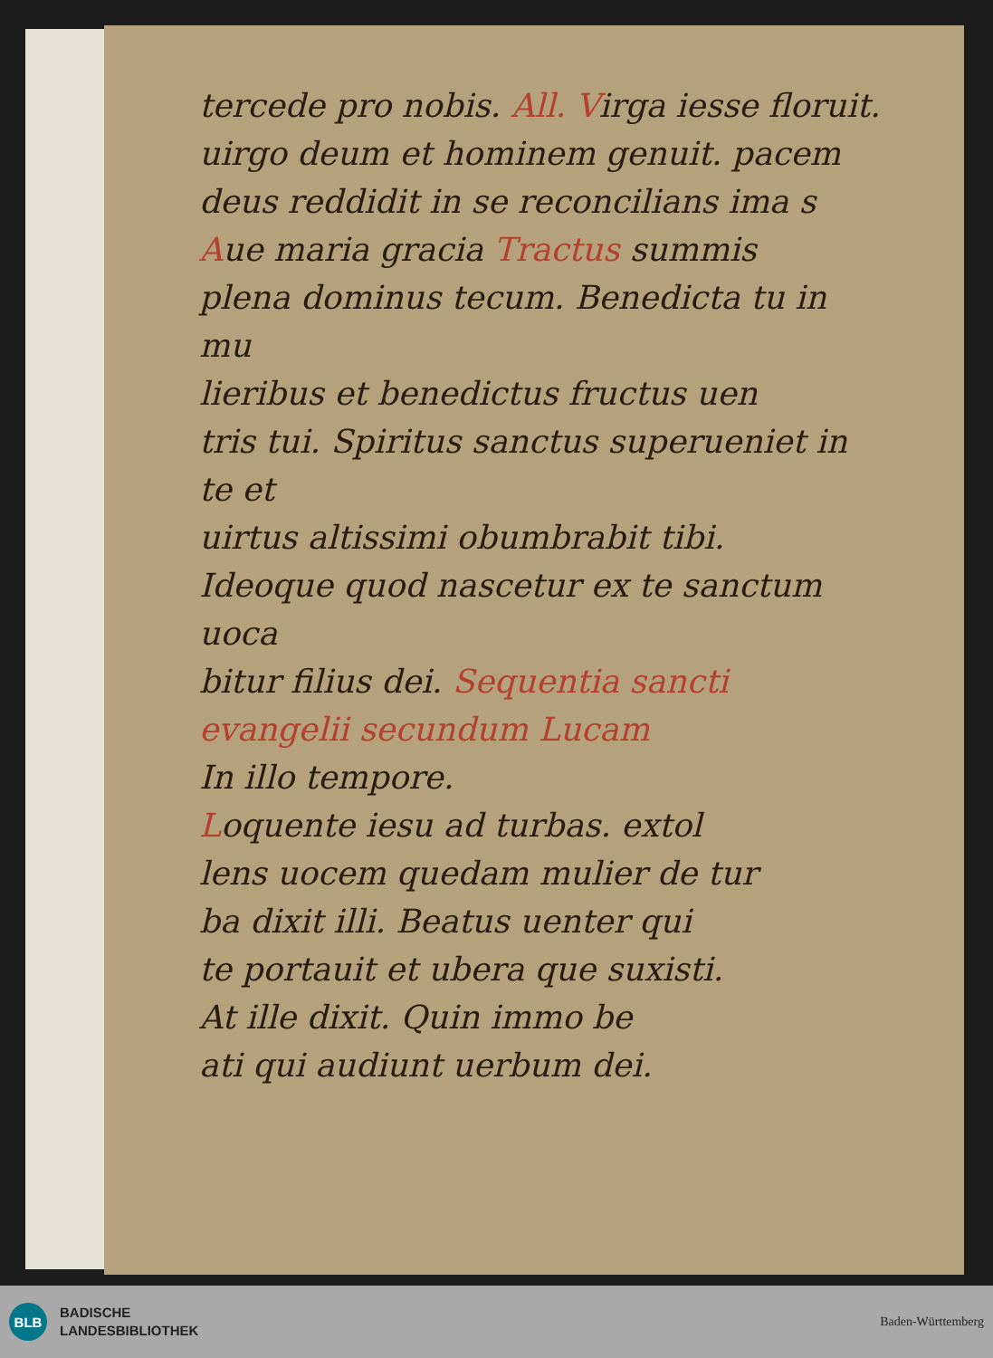tercede pro nobis. All. Virga iesse floruit.
uirgo deum et hominem genuit. pacem
deus reddidit in se reconcilians ima s
Aue maria gracia Tractus summis
plena dominus tecum. Benedicta tu in mu
lieribus et benedictus fructus uen
tris tui. Spiritus sanctus superueniet in te et
uirtus altissimi obumbrabit tibi.
Ideoque quod nascetur ex te sanctum uoca
bitur filius dei. Sequentia sancti evangelii secundum Lucam
In illo tempore.
Loquente iesu ad turbas. extol
lens uocem quedam mulier de tur
ba dixit illi. Beatus uenter qui
te portauit et ubera que suxisti.
At ille dixit. Quin immo be
ati qui audiunt uerbum dei.
BLB
BADISCHE
LANDESBIBLIOTHEK
Baden-Württemberg